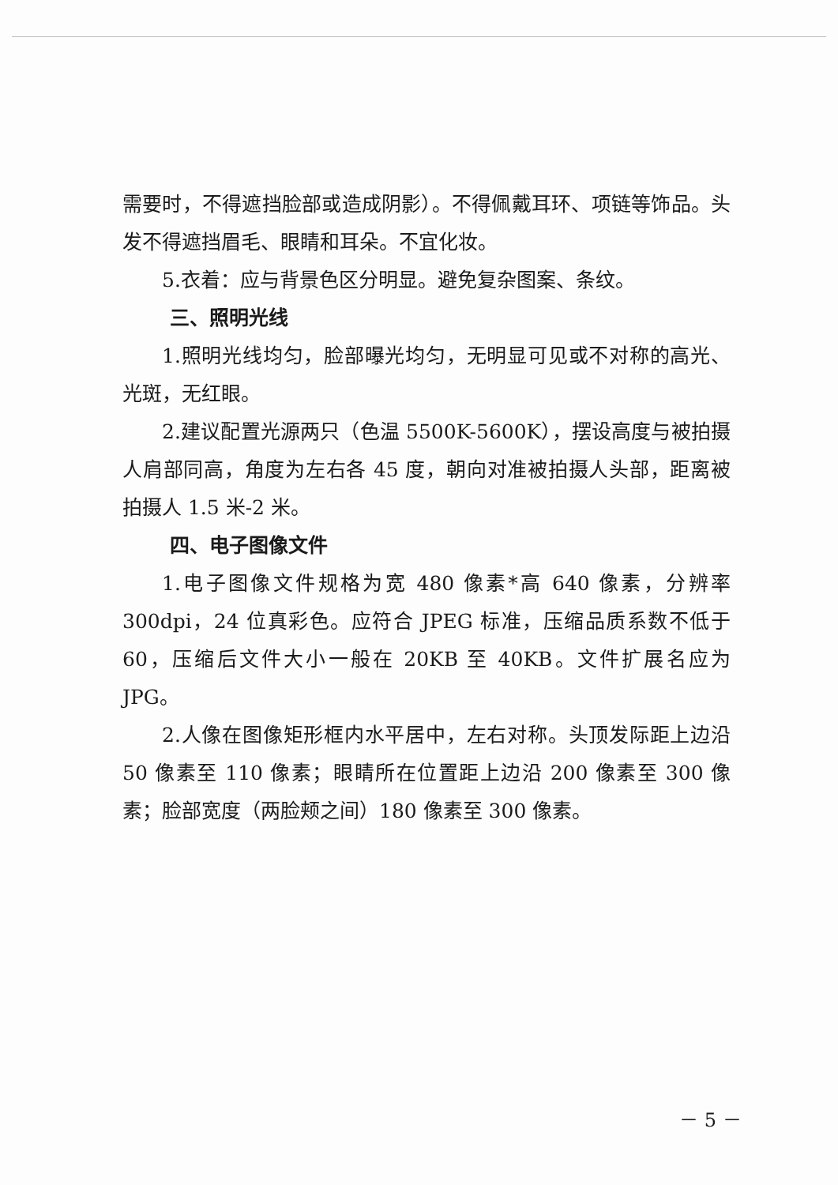需要时，不得遮挡脸部或造成阴影）。不得佩戴耳环、项链等饰品。头发不得遮挡眉毛、眼睛和耳朵。不宜化妆。
5.衣着：应与背景色区分明显。避免复杂图案、条纹。
三、照明光线
1.照明光线均匀，脸部曝光均匀，无明显可见或不对称的高光、光斑，无红眼。
2.建议配置光源两只（色温 5500K-5600K），摆设高度与被拍摄人肩部同高，角度为左右各 45 度，朝向对准被拍摄人头部，距离被拍摄人 1.5 米-2 米。
四、电子图像文件
1.电子图像文件规格为宽 480 像素*高 640 像素，分辨率 300dpi，24 位真彩色。应符合 JPEG 标准，压缩品质系数不低于 60，压缩后文件大小一般在 20KB 至 40KB。文件扩展名应为 JPG。
2.人像在图像矩形框内水平居中，左右对称。头顶发际距上边沿 50 像素至 110 像素；眼睛所在位置距上边沿 200 像素至 300 像素；脸部宽度（两脸颊之间）180 像素至 300 像素。
－ 5 －